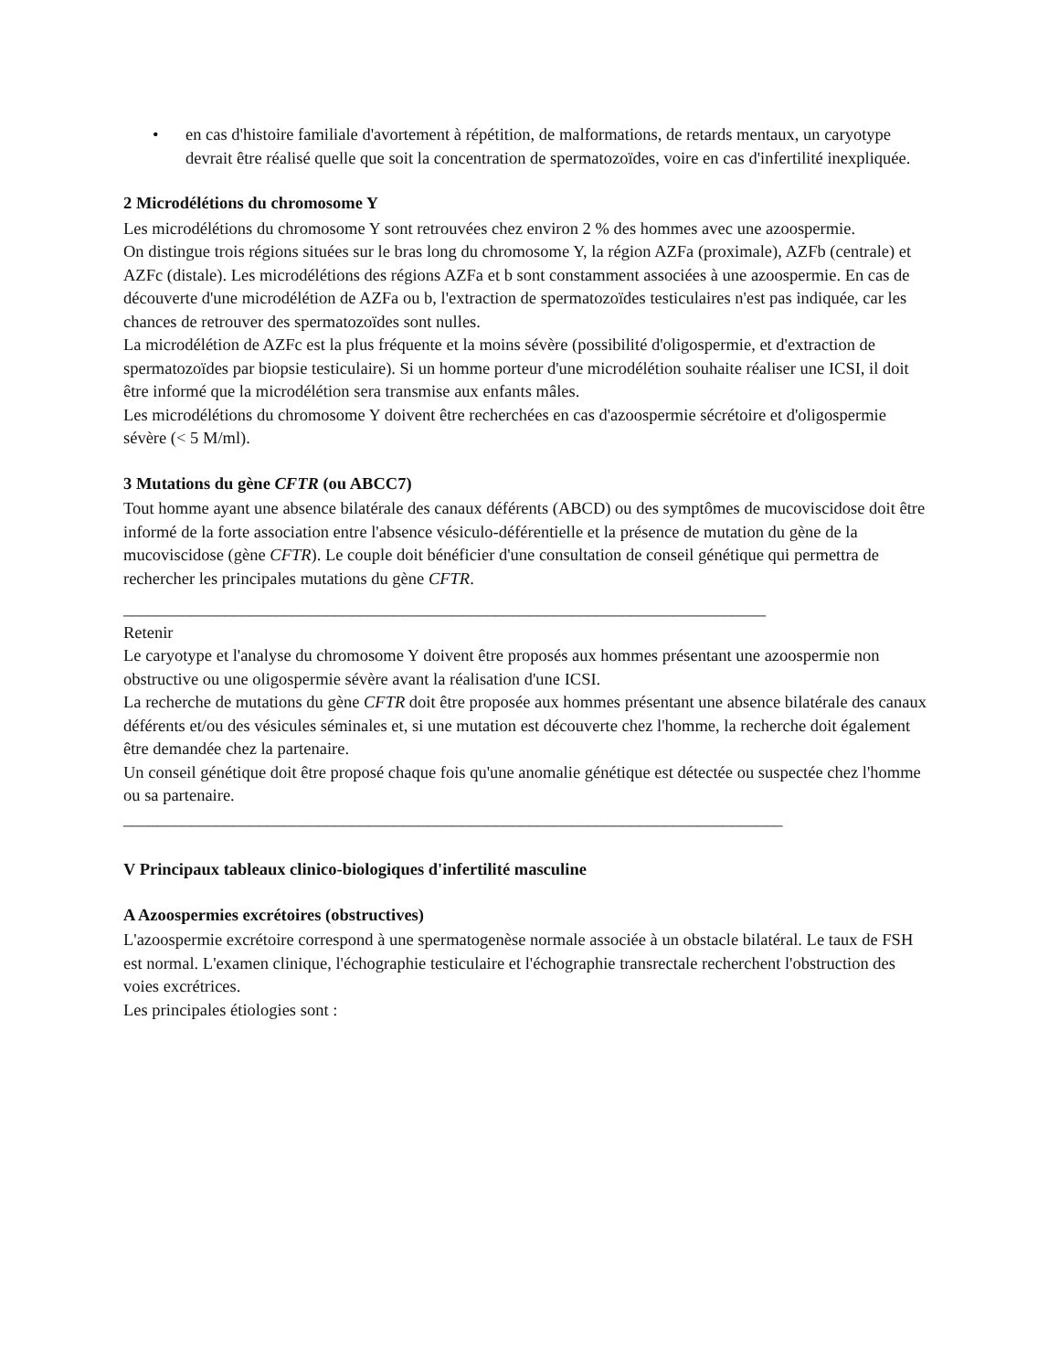• en cas d'histoire familiale d'avortement à répétition, de malformations, de retards mentaux, un caryotype devrait être réalisé quelle que soit la concentration de spermatozoïdes, voire en cas d'infertilité inexpliquée.
2 Microdélétions du chromosome Y
Les microdélétions du chromosome Y sont retrouvées chez environ 2 % des hommes avec une azoospermie.
On distingue trois régions situées sur le bras long du chromosome Y, la région AZFa (proximale), AZFb (centrale) et AZFc (distale). Les microdélétions des régions AZFa et b sont constamment associées à une azoospermie. En cas de découverte d'une microdélétion de AZFa ou b, l'extraction de spermatozoïdes testiculaires n'est pas indiquée, car les chances de retrouver des spermatozoïdes sont nulles.
La microdélétion de AZFc est la plus fréquente et la moins sévère (possibilité d'oligospermie, et d'extraction de spermatozoïdes par biopsie testiculaire). Si un homme porteur d'une microdélétion souhaite réaliser une ICSI, il doit être informé que la microdélétion sera transmise aux enfants mâles.
Les microdélétions du chromosome Y doivent être recherchées en cas d'azoospermie sécrétoire et d'oligospermie sévère (< 5 M/ml).
3 Mutations du gène CFTR (ou ABCC7)
Tout homme ayant une absence bilatérale des canaux déférents (ABCD) ou des symptômes de mucoviscidose doit être informé de la forte association entre l'absence vésiculo-déférentielle et la présence de mutation du gène de la mucoviscidose (gène CFTR). Le couple doit bénéficier d'une consultation de conseil génétique qui permettra de rechercher les principales mutations du gène CFTR.
____________________________________________________________________________
Retenir
Le caryotype et l'analyse du chromosome Y doivent être proposés aux hommes présentant une azoospermie non obstructive ou une oligospermie sévère avant la réalisation d'une ICSI.
La recherche de mutations du gène CFTR doit être proposée aux hommes présentant une absence bilatérale des canaux déférents et/ou des vésicules séminales et, si une mutation est découverte chez l'homme, la recherche doit également être demandée chez la partenaire.
Un conseil génétique doit être proposé chaque fois qu'une anomalie génétique est détectée ou suspectée chez l'homme ou sa partenaire.
______________________________________________________________________________
V Principaux tableaux clinico-biologiques d'infertilité masculine
A Azoospermies excrétoires (obstructives)
L'azoospermie excrétoire correspond à une spermatogenèse normale associée à un obstacle bilatéral. Le taux de FSH est normal. L'examen clinique, l'échographie testiculaire et l'échographie transrectale recherchent l'obstruction des voies excrétrices.
Les principales étiologies sont :